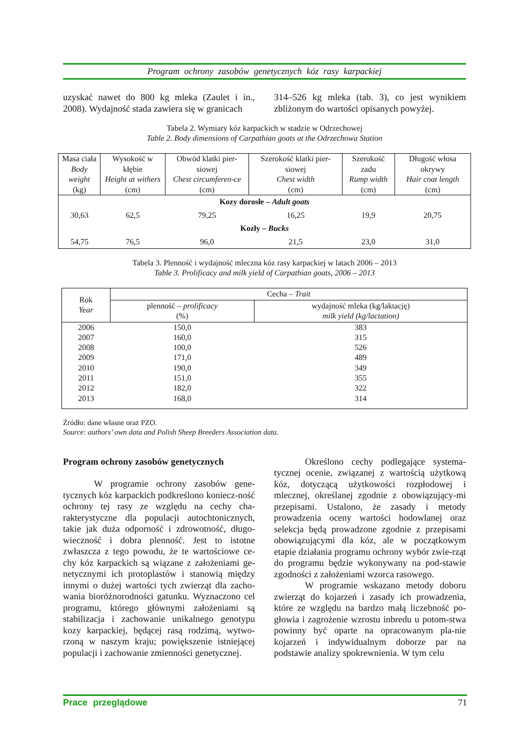Program ochrony zasobów genetycznych kóz rasy karpackiej
uzyskać nawet do 800 kg mleka (Zaulet i in., 2008). Wydajność stada zawiera się w granicach
314–526 kg mleka (tab. 3), co jest wynikiem zbliżonym do wartości opisanych powyżej.
Tabela 2. Wymiary kóz karpackich w stadzie w Odrzechowej
Table 2. Body dimensions of Carpathian goats at the Odrzechowa Station
| Masa ciała Body weight (kg) | Wysokość w kłębie Height at withers (cm) | Obwód klatki pier-siowej Chest circumferen-ce (cm) | Szerokość klatki pier-siowej Chest width (cm) | Szerokość zadu Rump width (cm) | Długość włosa okrywy Hair coat length (cm) |
| --- | --- | --- | --- | --- | --- |
| Kozy dorosłe – Adult goats | | | | | |
| 30,63 | 62,5 | 79,25 | 16,25 | 19,9 | 20,75 |
| Kozły – Bucks | | | | | |
| 54,75 | 76,5 | 96,0 | 21,5 | 23,0 | 31,0 |
Tabela 3. Plenność i wydajność mleczna kóz rasy karpackiej w latach 2006 – 2013
Table 3. Prolificacy and milk yield of Carpathian goats, 2006 – 2013
| Rok Year | Cecha – Trait | |
| --- | --- | --- |
| | plenność – prolificacy (%) | wydajność mleka (kg/laktację) milk yield (kg/lactation) |
| 2006 | 150,0 | 383 |
| 2007 | 160,0 | 315 |
| 2008 | 100,0 | 526 |
| 2009 | 171,0 | 489 |
| 2010 | 190,0 | 349 |
| 2011 | 151,0 | 355 |
| 2012 | 182,0 | 322 |
| 2013 | 168,0 | 314 |
Źródło: dane własne oraz PZO.
Source: authors’ own data and Polish Sheep Breeders Association data.
Program ochrony zasobów genetycznych
W programie ochrony zasobów gene-tycznych kóz karpackich podkreślono koniecz-ność ochrony tej rasy ze względu na cechy cha-rakterystyczne dla populacji autochtonicznych, takie jak duża odporność i zdrowotność, długo-wieczność i dobra plenność. Jest to istotne zwłaszcza z tego powodu, że te wartościowe ce-chy kóz karpackich są wiązane z założeniami ge-netycznymi ich protoplastów i stanowią między innymi o dużej wartości tych zwierząt dla zacho-wania bioróżnorodności gatunku. Wyznaczono cel programu, którego głównymi założeniami są stabilizacja i zachowanie unikalnego genotypu kozy karpackiej, będącej rasą rodzimą, wytwo-rzoną w naszym kraju; powiększenie istniejącej populacji i zachowanie zmienności genetycznej.
Określono cechy podlegające systema-tycznej ocenie, związanej z wartością użytkową kóz, dotyczącą użytkowości rozpłodowej i mlecznej, określanej zgodnie z obowiązujący-mi przepisami. Ustalono, że zasady i metody prowadzenia oceny wartości hodowlanej oraz selekcja będą prowadzone zgodnie z przepisami obowiązującymi dla kóz, ale w początkowym etapie działania programu ochrony wybór zwie-rząt do programu będzie wykonywany na pod-stawie zgodności z założeniami wzorca rasowego.
W programie wskazano metody doboru zwierząt do kojarzeń i zasady ich prowadzenia, które ze względu na bardzo małą liczebność po-głowia i zagrożenie wzrostu inbredu u potom-stwa powinny być oparte na opracowanym pla-nie kojarzeń i indywidualnym doborze par na podstawie analizy spokrewnienia. W tym celu
Prace przeglądowe 71